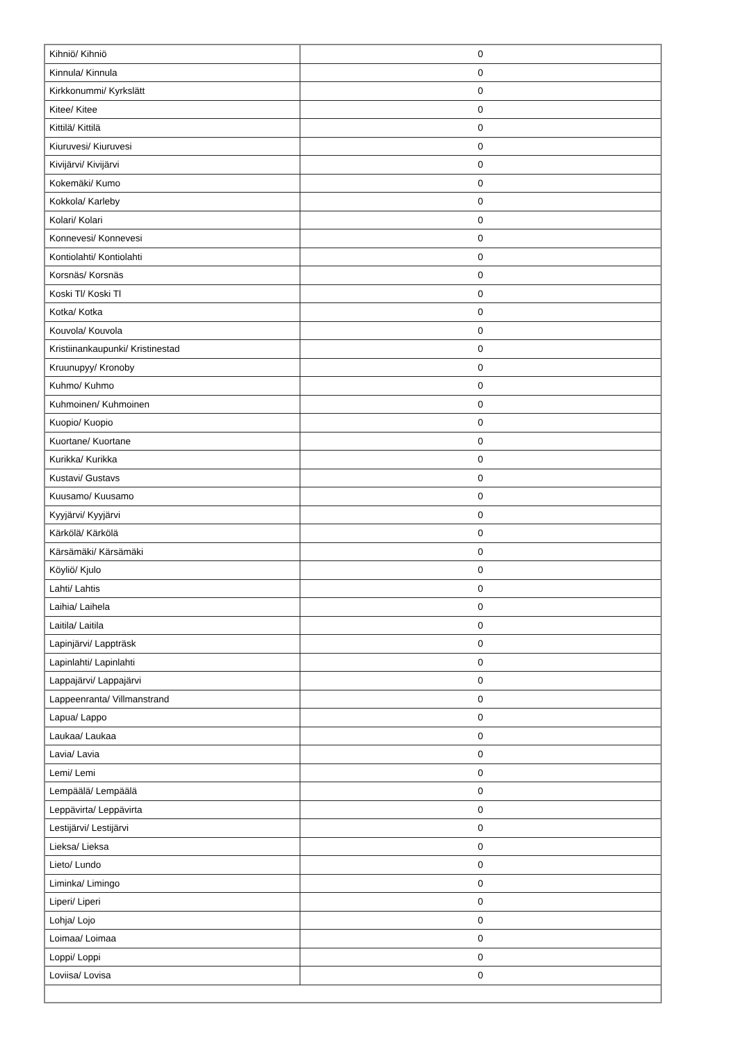| Kihniö/ Kihniö | 0 |
| Kinnula/ Kinnula | 0 |
| Kirkkonummi/ Kyrkslätt | 0 |
| Kitee/ Kitee | 0 |
| Kittilä/ Kittilä | 0 |
| Kiuruvesi/ Kiuruvesi | 0 |
| Kivijärvi/ Kivijärvi | 0 |
| Kokemäki/ Kumo | 0 |
| Kokkola/ Karleby | 0 |
| Kolari/ Kolari | 0 |
| Konnevesi/ Konnevesi | 0 |
| Kontiolahti/ Kontiolahti | 0 |
| Korsnäs/ Korsnäs | 0 |
| Koski Tl/ Koski Tl | 0 |
| Kotka/ Kotka | 0 |
| Kouvola/ Kouvola | 0 |
| Kristiinankaupunki/ Kristinestad | 0 |
| Kruunupyy/ Kronoby | 0 |
| Kuhmo/ Kuhmo | 0 |
| Kuhmoinen/ Kuhmoinen | 0 |
| Kuopio/ Kuopio | 0 |
| Kuortane/ Kuortane | 0 |
| Kurikka/ Kurikka | 0 |
| Kustavi/ Gustavs | 0 |
| Kuusamo/ Kuusamo | 0 |
| Kyyjärvi/ Kyyjärvi | 0 |
| Kärkölä/ Kärkölä | 0 |
| Kärsämäki/ Kärsämäki | 0 |
| Köyliö/ Kjulo | 0 |
| Lahti/ Lahtis | 0 |
| Laihia/ Laihela | 0 |
| Laitila/ Laitila | 0 |
| Lapinjärvi/ Lappträsk | 0 |
| Lapinlahti/ Lapinlahti | 0 |
| Lappajärvi/ Lappajärvi | 0 |
| Lappeenranta/ Villmanstrand | 0 |
| Lapua/ Lappo | 0 |
| Laukaa/ Laukaa | 0 |
| Lavia/ Lavia | 0 |
| Lemi/ Lemi | 0 |
| Lempäälä/ Lempäälä | 0 |
| Leppävirta/ Leppävirta | 0 |
| Lestijärvi/ Lestijärvi | 0 |
| Lieksa/ Lieksa | 0 |
| Lieto/ Lundo | 0 |
| Liminka/ Limingo | 0 |
| Liperi/ Liperi | 0 |
| Lohja/ Lojo | 0 |
| Loimaa/ Loimaa | 0 |
| Loppi/ Loppi | 0 |
| Loviisa/ Lovisa | 0 |